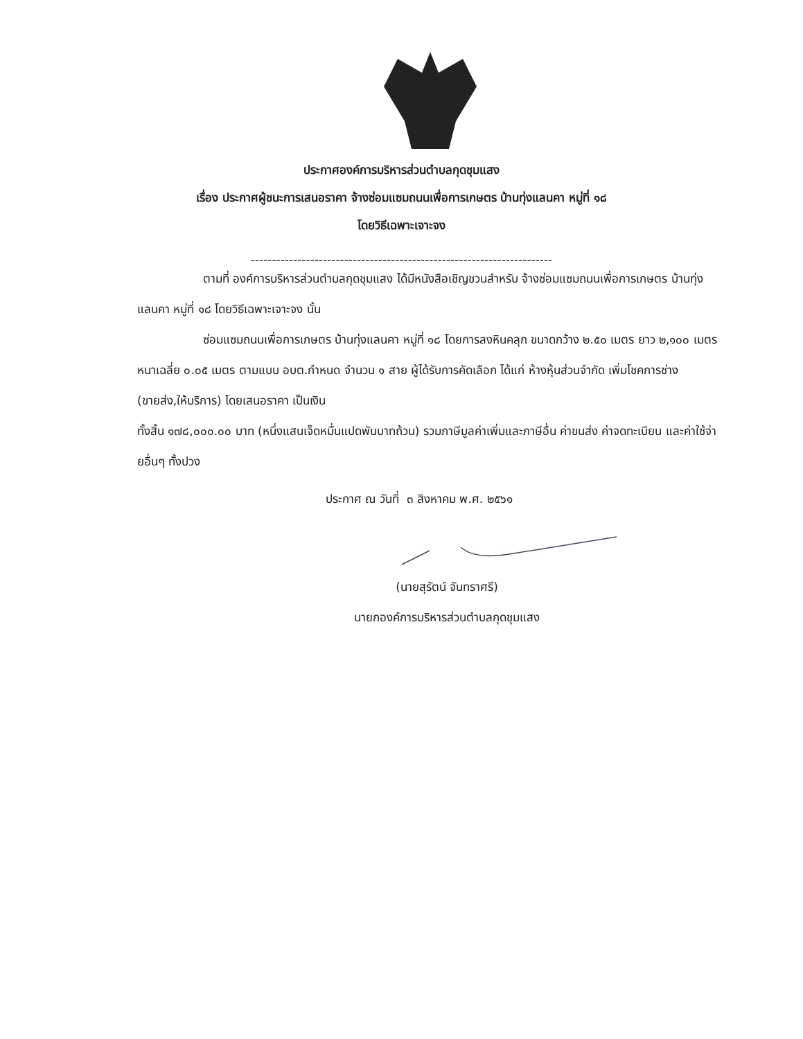ประกาศองค์การบริหารส่วนตำบลกุดชุมแสง
เรื่อง ประกาศผู้ชนะการเสนอราคา จ้างซ่อมแซมถนนเพื่อการเกษตร บ้านทุ่งแลนคา หมู่ที่ ๑๘
โดยวิธีเฉพาะเจาะจง
-----------------------------------------------------------------------
ตามที่ องค์การบริหารส่วนตำบลกุดชุมแสง ได้มีหนังสือเชิญชวนสำหรับ จ้างซ่อมแซมถนนเพื่อการเกษตร บ้านทุ่งแลนคา หมู่ที่ ๑๘ โดยวิธีเฉพาะเจาะจง นั้น
ซ่อมแซมถนนเพื่อการเกษตร บ้านทุ่งแลนคา หมู่ที่ ๑๘ โดยการลงหินคลุก ขนาดกว้าง ๒.๕๐ เมตร ยาว ๒,๑๐๐ เมตร หนาเฉลี่ย ๐.๐๕ เมตร ตามแบบ อบต.กำหนด จำนวน ๑ สาย ผู้ได้รับการคัดเลือก ได้แก่ ห้างหุ้นส่วนจำกัด เพิ่มโชคการช่าง (ขายส่ง,ให้บริการ) โดยเสนอราคา เป็นเงิน
ทั้งสิ้น ๑๗๘,๐๐๐.๐๐ บาท (หนึ่งแสนเจ็ดหมื่นแปดพันบาทถ้วน) รวมภาษีมูลค่าเพิ่มและภาษีอื่น ค่าขนส่ง ค่าจดทะเบียน และค่าใช้จ่ายอื่นๆ ทั้งปวง
ประกาศ ณ วันที่ ๓ สิงหาคม พ.ศ. ๒๕๖๑
(นายสุรัตน์ จันทราศรี)
นายกองค์การบริหารส่วนตำบลกุดชุมแสง